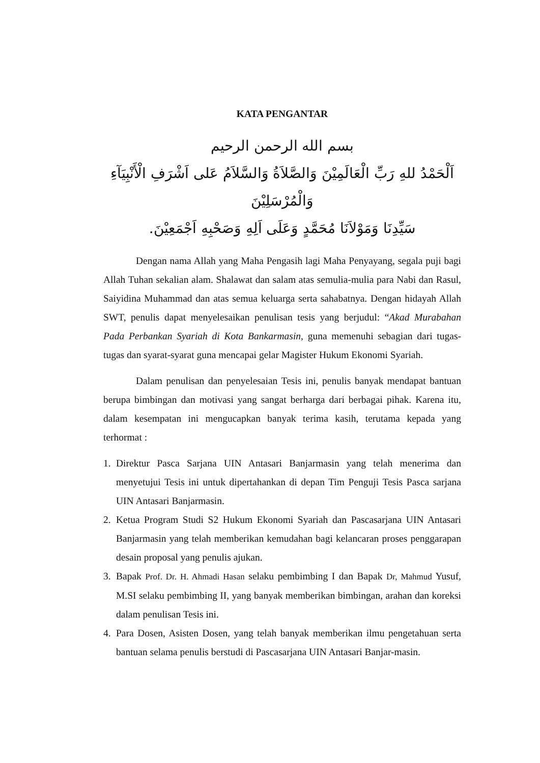KATA PENGANTAR
بسم الله الرحمن الرحيم
اَلْحَمْدُ للهِ رَبِّ الْعَالَمِيْنَ وَالصَّلاَةُ وَالسَّلاَمُ عَلى اَشْرَفِ الْأَنْبِيَآءِ وَالْمُرْسَلِيْنَ
سَيِّدِنَا وَمَوْلاَنَا مُحَمَّدٍ وَعَلَى اَلِهِ وَصَحْبِهِ اَجْمَعِيْنَ.
Dengan nama Allah yang Maha Pengasih lagi Maha Penyayang, segala puji bagi Allah Tuhan sekalian alam. Shalawat dan salam atas semulia-mulia para Nabi dan Rasul, Saiyidina Muhammad dan atas semua keluarga serta sahabatnya. Dengan hidayah Allah SWT, penulis dapat menyelesaikan penulisan tesis yang berjudul: “Akad Murabahan Pada Perbankan Syariah di Kota Bankarmasin, guna memenuhi sebagian dari tugas-tugas dan syarat-syarat guna mencapai gelar Magister Hukum Ekonomi Syariah.
Dalam penulisan dan penyelesaian Tesis ini, penulis banyak mendapat bantuan berupa bimbingan dan motivasi yang sangat berharga dari berbagai pihak. Karena itu, dalam kesempatan ini mengucapkan banyak terima kasih, terutama kepada yang terhormat :
1. Direktur Pasca Sarjana UIN Antasari Banjarmasin yang telah menerima dan menyetujui Tesis ini untuk dipertahankan di depan Tim Penguji Tesis Pasca sarjana UIN Antasari Banjarmasin.
2. Ketua Program Studi S2 Hukum Ekonomi Syariah dan Pascasarjana UIN Antasari Banjarmasin yang telah memberikan kemudahan bagi kelancaran proses penggarapan desain proposal yang penulis ajukan.
3. Bapak Prof. Dr. H. Ahmadi Hasan selaku pembimbing I dan Bapak Dr, Mahmud Yusuf, M.SI selaku pembimbing II, yang banyak memberikan bimbingan, arahan dan koreksi dalam penulisan Tesis ini.
4. Para Dosen, Asisten Dosen, yang telah banyak memberikan ilmu pengetahuan serta bantuan selama penulis berstudi di Pascasarjana UIN Antasari Banjar-masin.